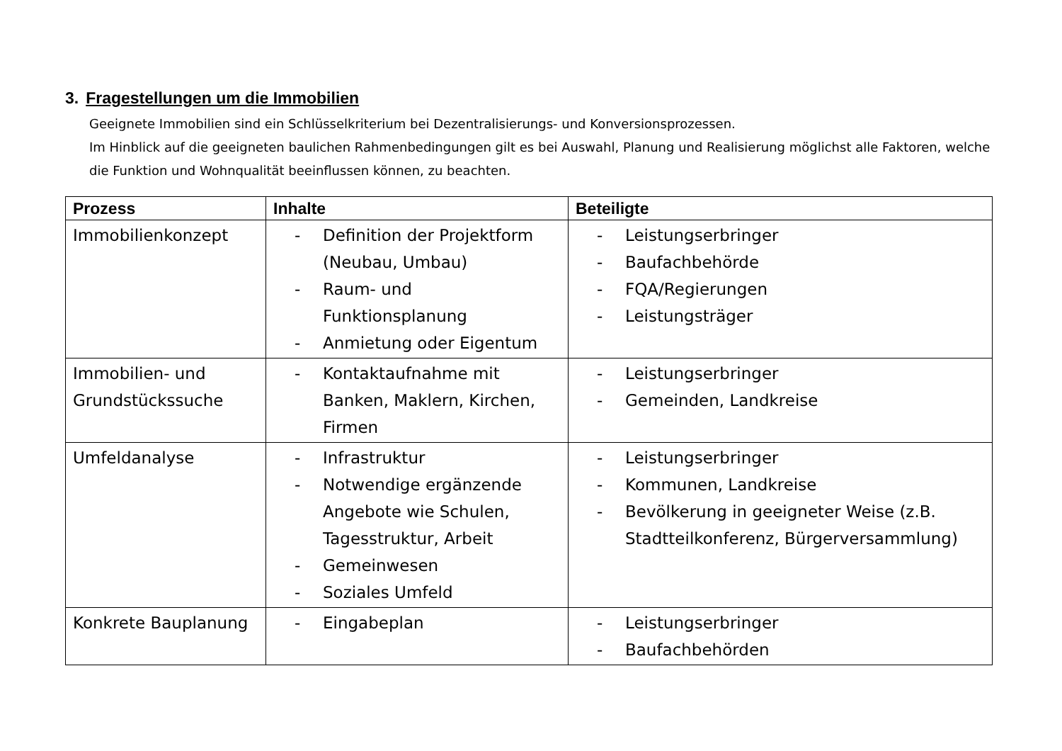3. Fragestellungen um die Immobilien
Geeignete Immobilien sind ein Schlüsselkriterium bei Dezentralisierungs- und Konversionsprozessen.
Im Hinblick auf die geeigneten baulichen Rahmenbedingungen gilt es bei Auswahl, Planung und Realisierung möglichst alle Faktoren, welche die Funktion und Wohnqualität beeinflussen können, zu beachten.
| Prozess | Inhalte | Beteiligte |
| --- | --- | --- |
| Immobilienkonzept | - Definition der Projektform (Neubau, Umbau) - Raum- und Funktionsplanung - Anmietung oder Eigentum | - Leistungserbringer - Baufachbehörde - FQA/Regierungen - Leistungsträger |
| Immobilien- und Grundstückssuche | - Kontaktaufnahme mit Banken, Maklern, Kirchen, Firmen | - Leistungserbringer - Gemeinden, Landkreise |
| Umfeldanalyse | - Infrastruktur - Notwendige ergänzende Angebote wie Schulen, Tagesstruktur, Arbeit - Gemeinwesen - Soziales Umfeld | - Leistungserbringer - Kommunen, Landkreise - Bevölkerung in geeigneter Weise (z.B. Stadtteilkonferenz, Bürgerversammlung) |
| Konkrete Bauplanung | - Eingabeplan | - Leistungserbringer - Baufachbehörden |